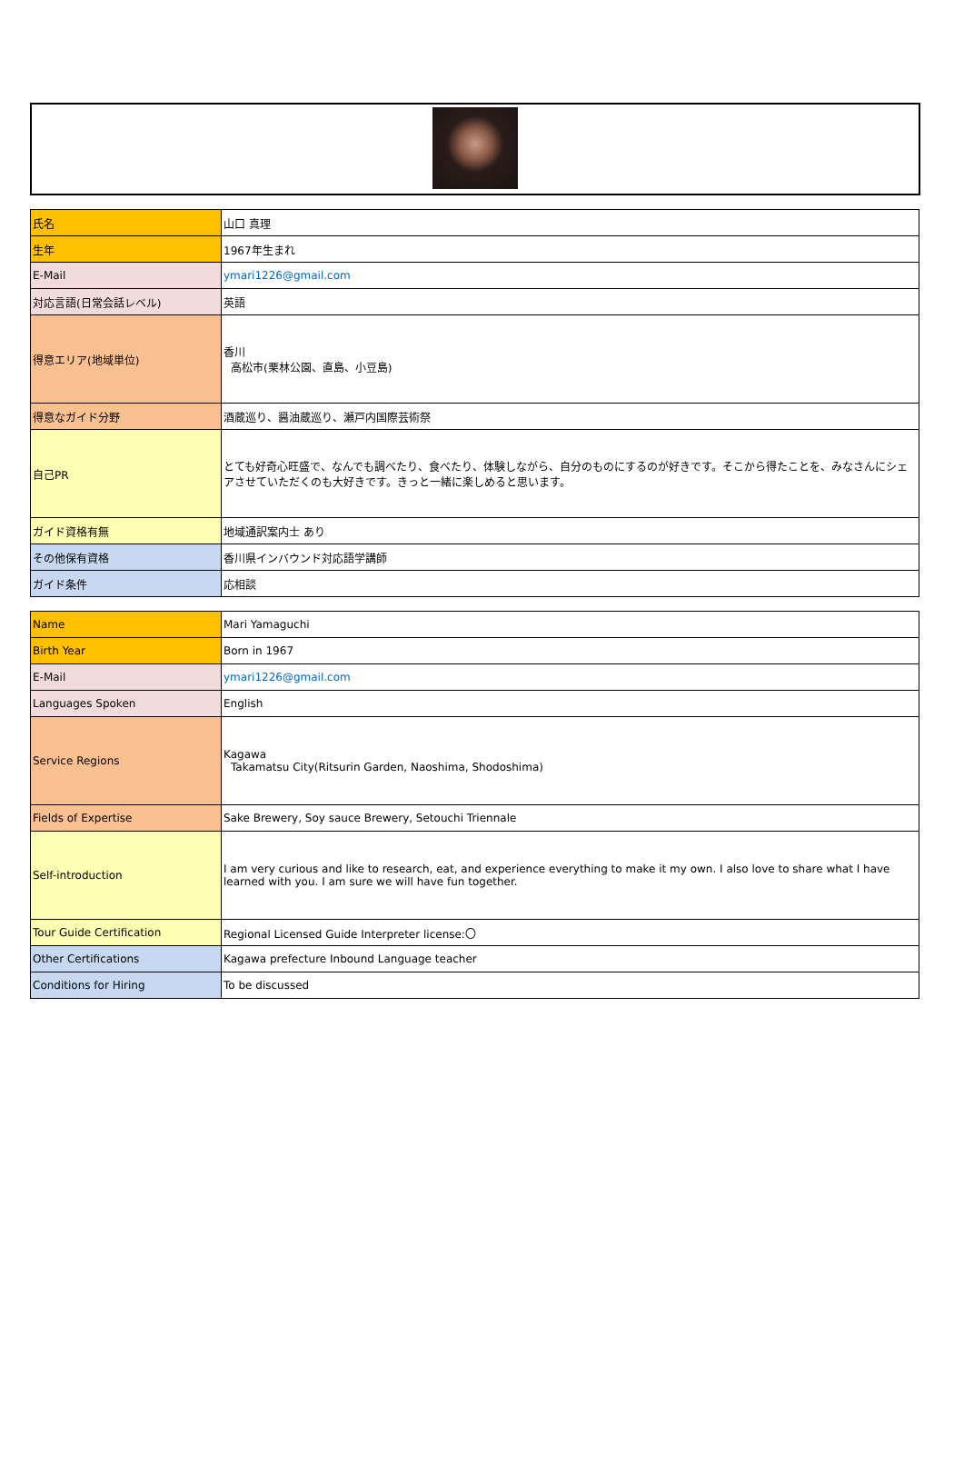| 氏名 | 山口 真理 |
| 生年 | 1967年生まれ |
| E-Mail | ymari1226@gmail.com |
| 対応言語(日常会話レベル) | 英語 |
| 得意エリア(地域単位) | 香川 高松市(栗林公園、直島、小豆島) |
| 得意なガイド分野 | 酒蔵巡り、醤油蔵巡り、瀬戸内国際芸術祭 |
| 自己PR | とても好奇心旺盛で、なんでも調べたり、食べたり、体験しながら、自分のものにするのが好きです。そこから得たことを、みなさんにシェアさせていただくのも大好きです。きっと一緒に楽しめると思います。 |
| ガイド資格有無 | 地域通訳案内士 あり |
| その他保有資格 | 香川県インバウンド対応語学講師 |
| ガイド条件 | 応相談 |
| Name | Mari Yamaguchi |
| Birth Year | Born in 1967 |
| E-Mail | ymari1226@gmail.com |
| Languages Spoken | English |
| Service Regions | Kagawa Takamatsu City(Ritsurin Garden, Naoshima, Shodoshima) |
| Fields of Expertise | Sake Brewery, Soy sauce Brewery, Setouchi Triennale |
| Self-introduction | I am very curious and like to research, eat, and experience everything to make it my own. I also love to share what I have learned with you. I am sure we will have fun together. |
| Tour Guide Certification | Regional Licensed Guide Interpreter license:〇 |
| Other Certifications | Kagawa prefecture Inbound Language teacher |
| Conditions for Hiring | To be discussed |